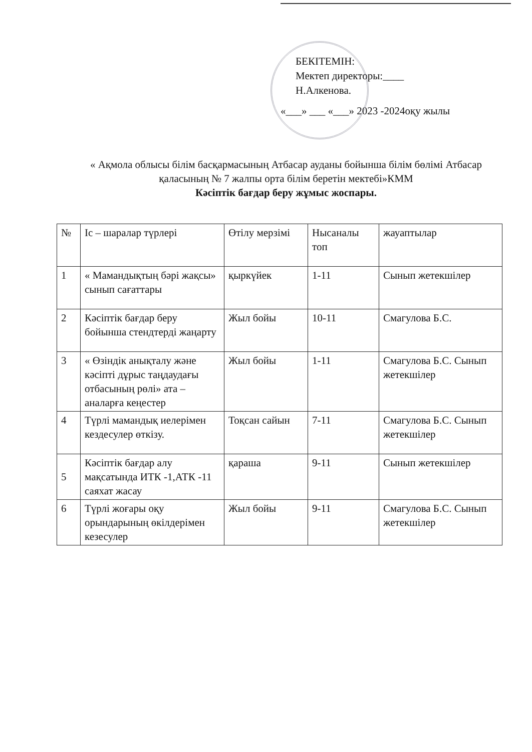БЕКІТЕМІН:
Мектеп директоры:____
Н.Алкенова.
«___» ___ «___» 2023 -2024оқу жылы
« Ақмола облысы білім басқармасының Атбасар ауданы бойынша білім бөлімі Атбасар қаласының № 7 жалпы орта білім беретін мектебі»КММ
Кәсіптік бағдар беру жұмыс жоспары.
| № | Іс – шаралар түрлері | Өтілу мерзімі | Нысаналы топ | жауаптылар |
| --- | --- | --- | --- | --- |
| 1 | « Мамандықтың бәрі жақсы» сынып сағаттары | қыркүйек | 1-11 | Сынып жетекшілер |
| 2 | Кәсіптік бағдар беру бойынша стендтерді жаңарту | Жыл бойы | 10-11 | Смагулова Б.С. |
| 3 | « Өзіндік анықталу және кәсіпті дұрыс таңдаудағы отбасының рөлі» ата – аналарға кеңестер | Жыл бойы | 1-11 | Смагулова Б.С. Сынып жетекшілер |
| 4 | Түрлі мамандық иелерімен кездесулер өткізу. | Тоқсан сайын | 7-11 | Смагулова Б.С. Сынып жетекшілер |
| 5 | Кәсіптік бағдар алу мақсатында ИТК -1,АТК -11 саяхат жасау | қараша | 9-11 | Сынып жетекшілер |
| 6 | Түрлі жоғары оқу орындарының өкілдерімен кезесулер | Жыл бойы | 9-11 | Смагулова Б.С. Сынып жетекшілер |